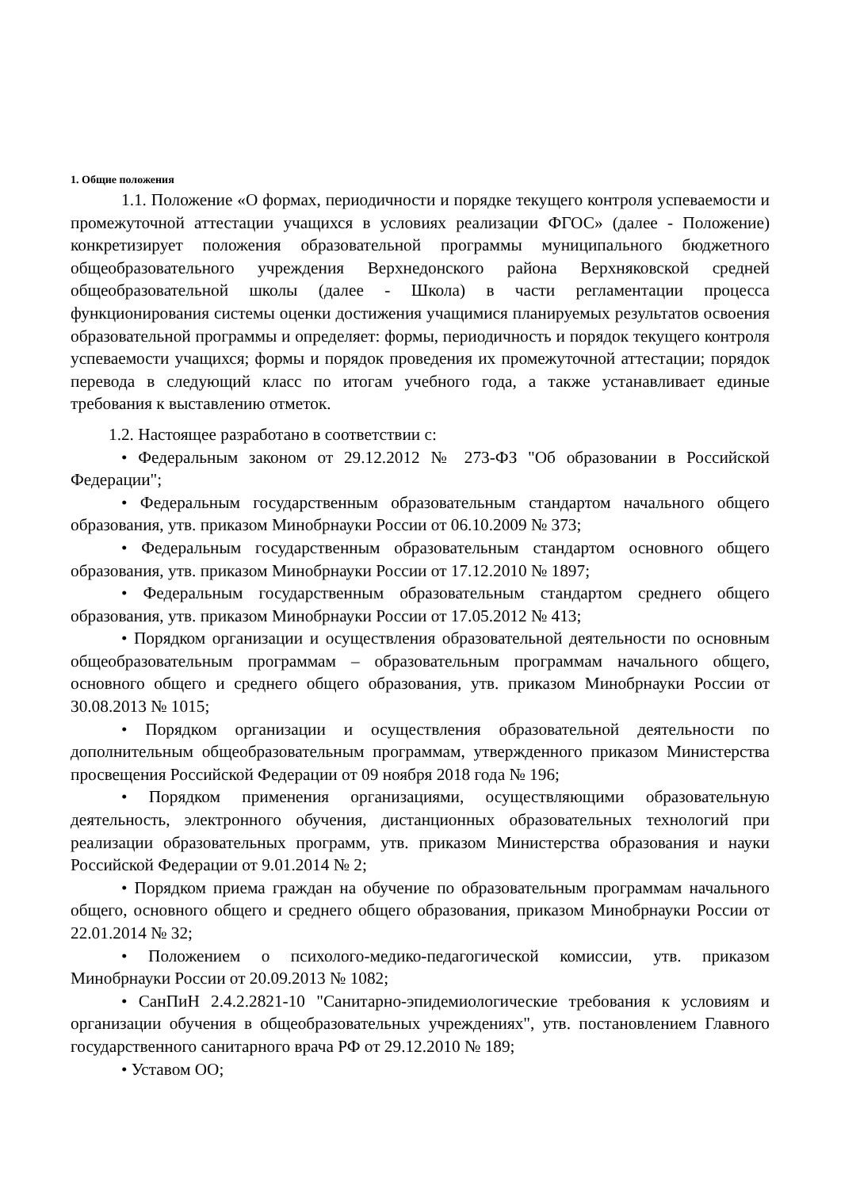1. Общие положения
1.1. Положение «О формах, периодичности и порядке текущего контроля успеваемости и промежуточной аттестации учащихся в условиях реализации ФГОС» (далее - Положение) конкретизирует положения образовательной программы муниципального бюджетного общеобразовательного учреждения Верхнедонского района Верхняковской средней общеобразовательной школы (далее - Школа) в части регламентации процесса функционирования системы оценки достижения учащимися планируемых результатов освоения образовательной программы и определяет: формы, периодичность и порядок текущего контроля успеваемости учащихся; формы и порядок проведения их промежуточной аттестации; порядок перевода в следующий класс по итогам учебного года, а также устанавливает единые требования к выставлению отметок.
1.2. Настоящее разработано в соответствии с:
• Федеральным законом от 29.12.2012 № 273-ФЗ "Об образовании в Российской Федерации";
• Федеральным государственным образовательным стандартом начального общего образования, утв. приказом Минобрнауки России от 06.10.2009 № 373;
• Федеральным государственным образовательным стандартом основного общего образования, утв. приказом Минобрнауки России от 17.12.2010 № 1897;
• Федеральным государственным образовательным стандартом среднего общего образования, утв. приказом Минобрнауки России от 17.05.2012 № 413;
• Порядком организации и осуществления образовательной деятельности по основным общеобразовательным программам – образовательным программам начального общего, основного общего и среднего общего образования, утв. приказом Минобрнауки России от 30.08.2013 № 1015;
• Порядком организации и осуществления образовательной деятельности по дополнительным общеобразовательным программам, утвержденного приказом Министерства просвещения Российской Федерации от 09 ноября 2018 года № 196;
• Порядком применения организациями, осуществляющими образовательную деятельность, электронного обучения, дистанционных образовательных технологий при реализации образовательных программ, утв. приказом Министерства образования и науки Российской Федерации от 9.01.2014 № 2;
• Порядком приема граждан на обучение по образовательным программам начального общего, основного общего и среднего общего образования, приказом Минобрнауки России от 22.01.2014 № 32;
• Положением о психолого-медико-педагогической комиссии, утв. приказом Минобрнауки России от 20.09.2013 № 1082;
• СанПиН 2.4.2.2821-10 "Санитарно-эпидемиологические требования к условиям и организации обучения в общеобразовательных учреждениях", утв. постановлением Главного государственного санитарного врача РФ от 29.12.2010 № 189;
• Уставом ОО;